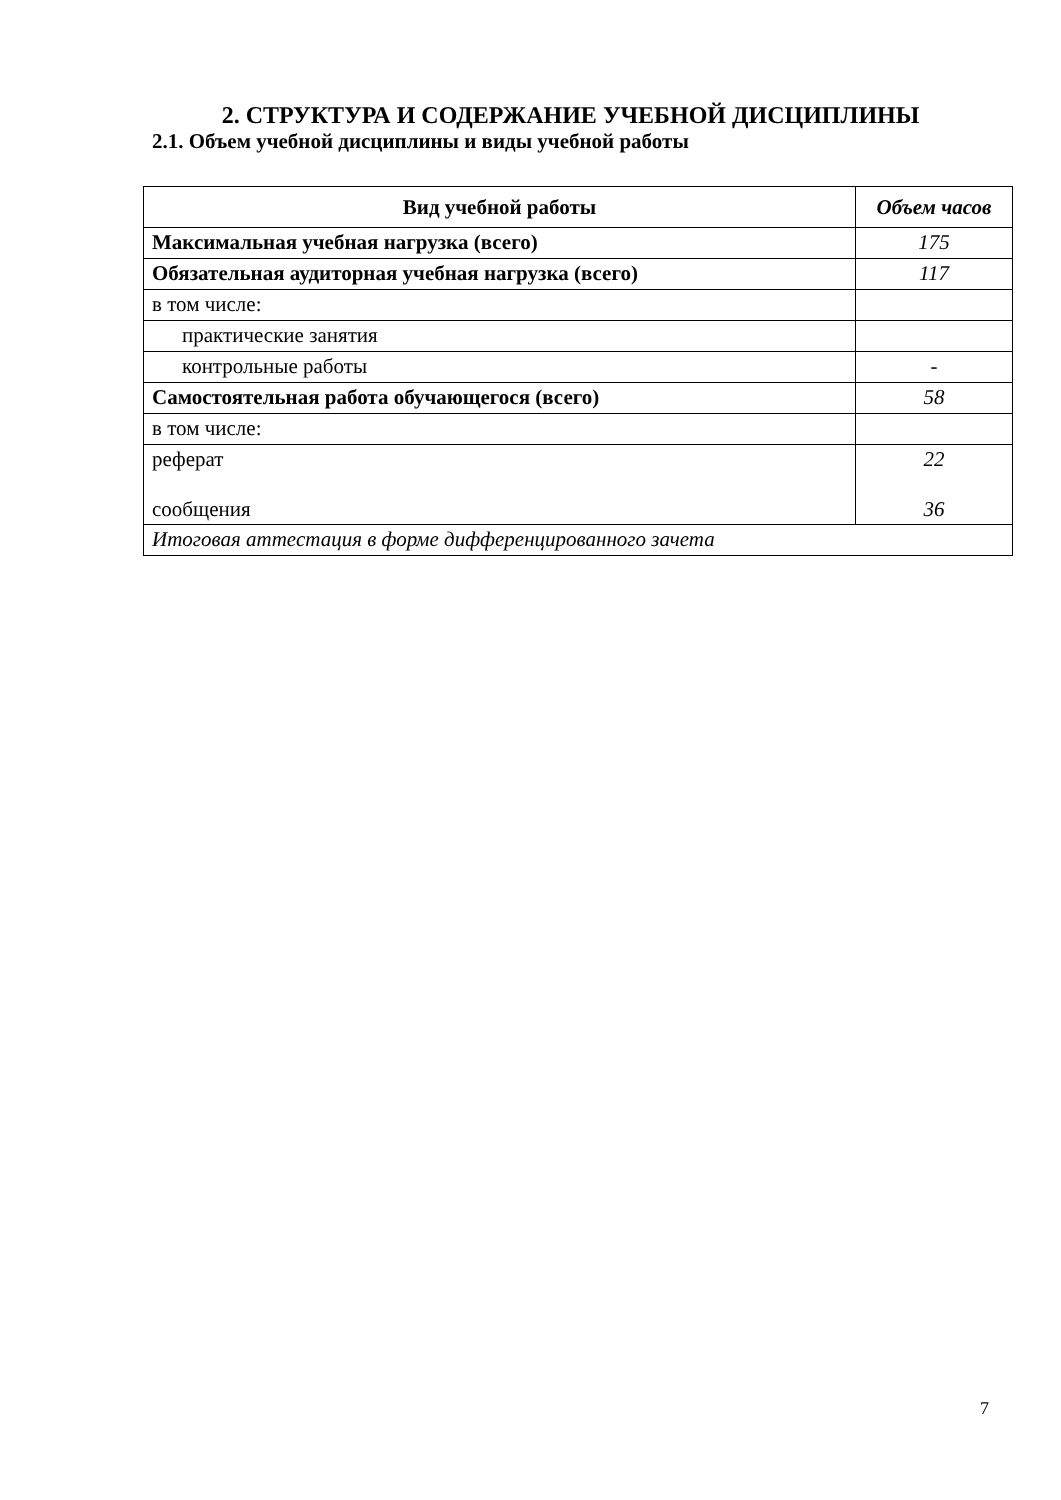2. СТРУКТУРА И СОДЕРЖАНИЕ УЧЕБНОЙ ДИСЦИПЛИНЫ
2.1. Объем учебной дисциплины и виды учебной работы
| Вид учебной работы | Объем часов |
| --- | --- |
| Максимальная учебная нагрузка (всего) | 175 |
| Обязательная аудиторная учебная нагрузка (всего) | 117 |
| в том числе: | |
| практические занятия | |
| контрольные работы | - |
| Самостоятельная работа обучающегося (всего) | 58 |
| в том числе: | |
| реферат сообщения | 22 36 |
| Итоговая аттестация в форме дифференцированного зачета | |
7